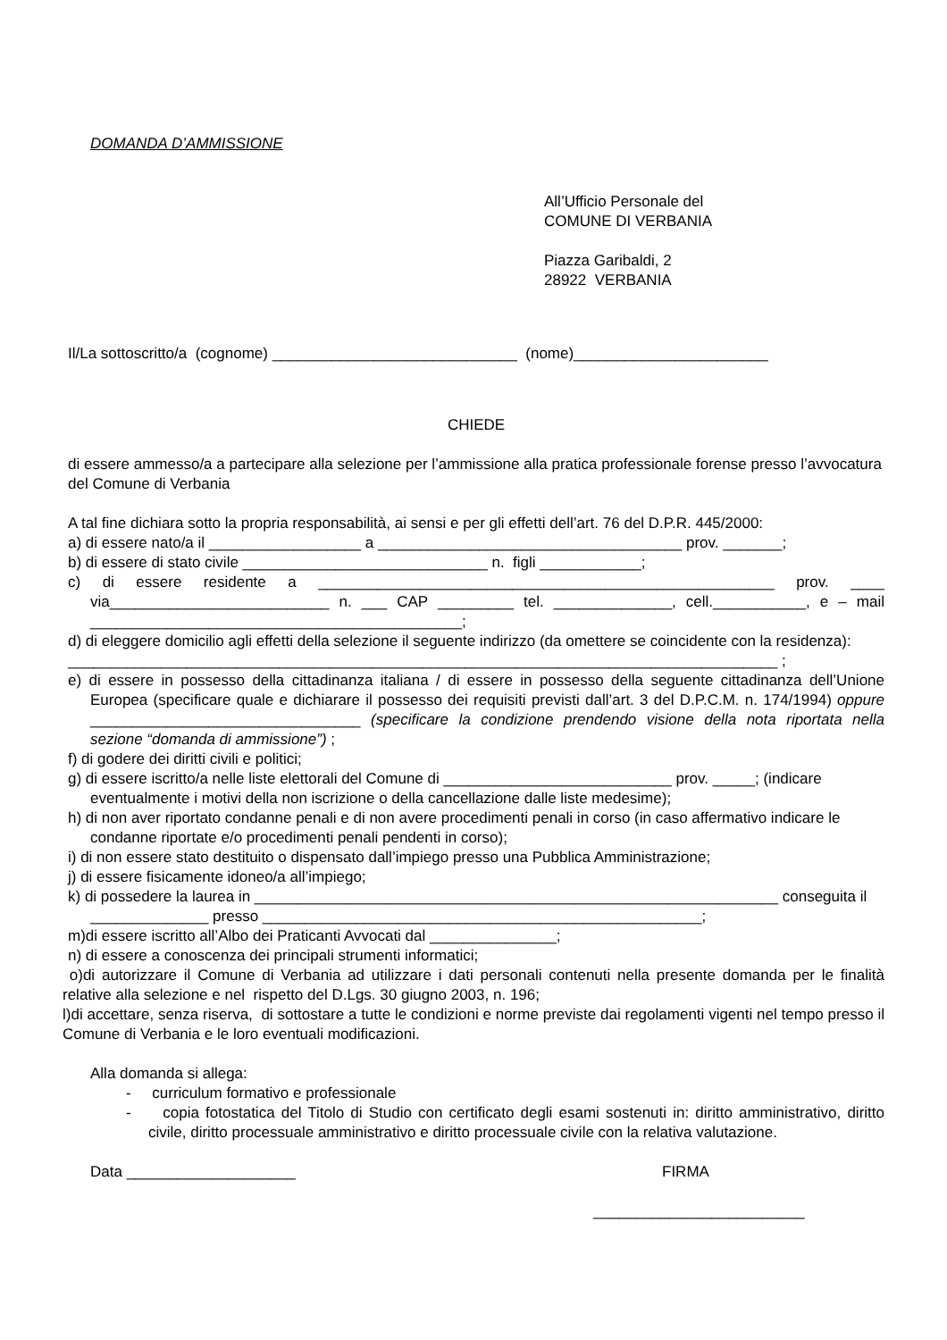DOMANDA D’AMMISSIONE
All’Ufficio Personale del
COMUNE DI VERBANIA
Piazza Garibaldi, 2
28922 VERBANIA
Il/La sottoscritto/a (cognome) _____________________________ (nome)_______________________
CHIEDE
di essere ammesso/a a partecipare alla selezione per l’ammissione alla pratica professionale forense presso l’avvocatura del Comune di Verbania
A tal fine dichiara sotto la propria responsabilità, ai sensi e per gli effetti dell’art. 76 del D.P.R. 445/2000:
a) di essere nato/a il __________________ a ____________________________________ prov. _______;
b) di essere di stato civile _____________________________ n. figli ____________;
c) di essere residente a ______________________________________________________ prov. ____ via__________________________ n. ___ CAP _________ tel. ______________, cell.___________, e – mail ____________________________________________;
d) di eleggere domicilio agli effetti della selezione il seguente indirizzo (da omettere se coincidente con la residenza):
____________________________________________________________________________________ ;
e) di essere in possesso della cittadinanza italiana / di essere in possesso della seguente cittadinanza dell’Unione Europea (specificare quale e dichiarare il possesso dei requisiti previsti dall’art. 3 del D.P.C.M. n. 174/1994) oppure ________________________________ (specificare la condizione prendendo visione della nota riportata nella sezione “domanda di ammissione”) ;
f) di godere dei diritti civili e politici;
g) di essere iscritto/a nelle liste elettorali del Comune di ___________________________ prov. _____; (indicare eventualmente i motivi della non iscrizione o della cancellazione dalle liste medesime);
h) di non aver riportato condanne penali e di non avere procedimenti penali in corso (in caso affermativo indicare le condanne riportate e/o procedimenti penali pendenti in corso);
i) di non essere stato destituito o dispensato dall’impiego presso una Pubblica Amministrazione;
j) di essere fisicamente idoneo/a all’impiego;
k) di possedere la laurea in ______________________________________________________________ conseguita il ______________ presso ____________________________________________________;
m)di essere iscritto all’Albo dei Praticanti Avvocati dal _______________;
n) di essere a conoscenza dei principali strumenti informatici;
o)di autorizzare il Comune di Verbania ad utilizzare i dati personali contenuti nella presente domanda per le finalità relative alla selezione e nel rispetto del D.Lgs. 30 giugno 2003, n. 196;
l)di accettare, senza riserva, di sottostare a tutte le condizioni e norme previste dai regolamenti vigenti nel tempo presso il Comune di Verbania e le loro eventuali modificazioni.
Alla domanda si allega:
- curriculum formativo e professionale
- copia fotostatica del Titolo di Studio con certificato degli esami sostenuti in: diritto amministrativo, diritto civile, diritto processuale amministrativo e diritto processuale civile con la relativa valutazione.
Data ____________________ FIRMA
_________________________